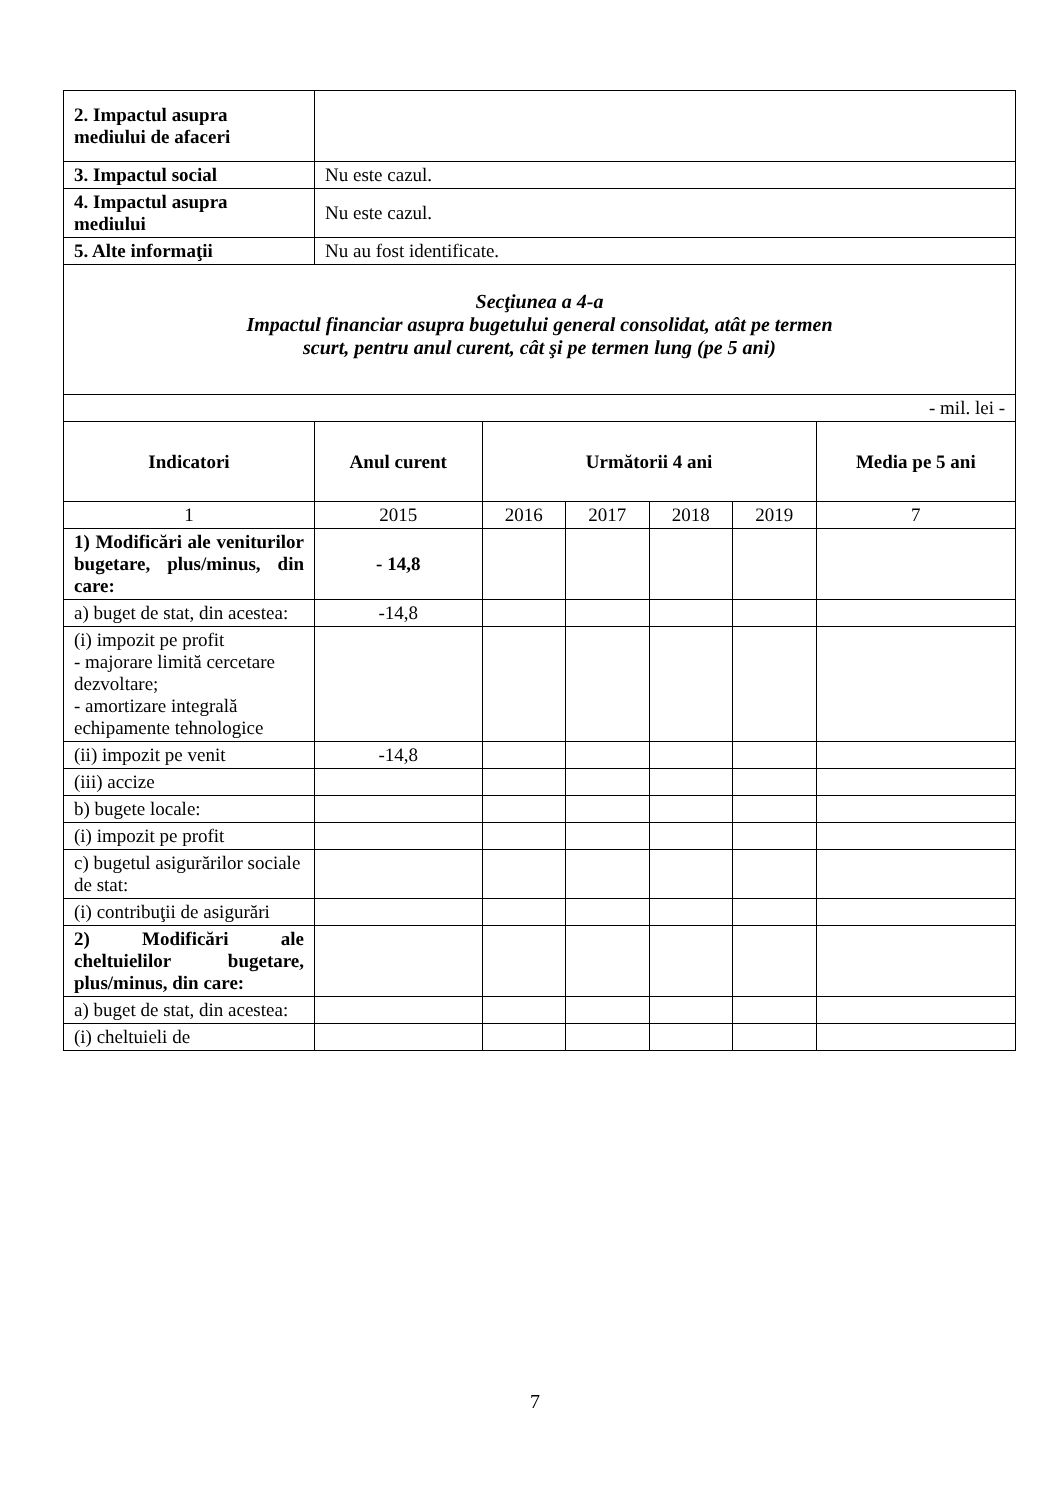| 2. Impactul asupra mediului de afaceri | | | | | | |
| 3. Impactul social | Nu este cazul. | | | | | |
| 4. Impactul asupra mediului | Nu este cazul. | | | | | |
| 5. Alte informaţii | Nu au fost identificate. | | | | | |
| Secţiunea a 4-a Impactul financiar asupra bugetului general consolidat, atât pe termen scurt, pentru anul curent, cât şi pe termen lung (pe 5 ani) | | | | | | |
| - mil. lei - | | | | | | |
| Indicatori | Anul curent | Următorii 4 ani | | | | Media pe 5 ani |
| 1 | 2015 | 2016 | 2017 | 2018 | 2019 | 7 |
| 1) Modificări ale veniturilor bugetare, plus/minus, din care: | - 14,8 | | | | | |
| a) buget de stat, din acestea: | -14,8 | | | | | |
| (i) impozit pe profit - majorare limită cercetare dezvoltare; - amortizare integrală echipamente tehnologice | | | | | | |
| (ii) impozit pe venit | -14,8 | | | | | |
| (iii) accize | | | | | | |
| b) bugete locale: | | | | | | |
| (i) impozit pe profit | | | | | | |
| c) bugetul asigurărilor sociale de stat: | | | | | | |
| (i) contribuţii de asigurări | | | | | | |
| 2) Modificări ale cheltuielilor bugetare, plus/minus, din care: | | | | | | |
| a) buget de stat, din acestea: | | | | | | |
| (i) cheltuieli de | | | | | | |
7